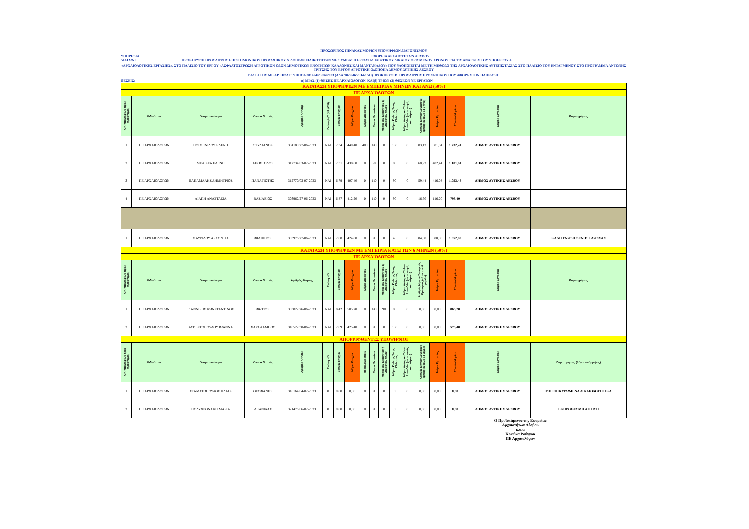ΠΡΟΣΩΡΙΝΟΣ ΠΙΝΑΚΑΣ ΜΟΡΙΩΝ ΥΠΟΨΗΦΙΩΝ ΔΙΑΓΩΝΙΣΜΟΥ
ΥΠΗΡΕΣΙΑ: ΕΦΟΡΕΙΑ ΑΡΧΑΙΟΤΗΤΩΝ ΛΕΣΒΟΥ
ΔΙΑΓΩΝΙ ΠΡΟΚΗΡΥΞΗ ΠΡΟΣΛΗΨΗΣ ΕΠΙΣΤΗΜΟΝΙΚΟΥ ΠΡΟΣΩΠΙΚΟΥ & ΛΟΙΠΩΝ ΕΙΔΙΚΟΤΗΤΩΝ ΜΕ ΣΥΜΒΑΣΗ ΕΡΓΑΣΙΑΣ ΙΔΙΩΤΙΚΟΥ ΔΙΚΑΙΟΥ ΟΡΙΣΜΕΝΟΥ ΧΡΟΝΟΥ ΓΙΑ ΤΙΣ ΑΝΑΓΚΕΣ ΤΟΥ ΥΠΟΕΡΓΟΥ 4:
«ΑΡΧΑΙΟΛΟΓΙΚΕΣ ΕΡΓΑΣΙΕΣ», ΣΤΟ ΠΛΑΙΣΙΟ ΤΟΥ ΕΡΓΟΥ «ΑΣΦΑΛΤΟΣΤΡΩΣΗ ΑΓΡΟΤΙΚΩΝ ΟΔΩΝ ΔΗΜΟΤΙΚΩΝ ΕΝΟΤΗΤΩΝ ΚΑΛΛΟΝΗΣ ΚΑΙ ΜΑΝΤΑΜΑΔΟΥ» ΠΟΥ ΥΛΟΠΟΙΕΙΤΑΙ ΜΕ ΤΗ ΜΕΘΟΔΟ ΤΗΣ ΑΡΧΑΙΟΛΟΓΙΚΗΣ ΑΥΤΕΠΙΣΤΑΣΙΑΣ ΣΤΟ ΠΛΑΙΣΙΟ ΤΟΥ ΕΝΤΑΓΜΕΝΟΥ ΣΤΟ ΠΡΟΓΡΑΜΜΑ ΑΝΤΩΝΗΣ ΤΡΙΤΣΗΣ ΤΟΥ ΕΡΓΟΥ ΑΓΡΟΤΙΚΗ ΟΔΟΠΟΙΙΑ ΔΗΜΟΥ ΔΥΤΙΚΗΣ ΛΕΣΒΟΥ
ΒΑΣΕΙ ΤΗΣ ΜΕ ΑΡ. ΠΡΩΤ.: ΥΠΠΟΑ 301454/23/06/2023 (ΑΔΑ:902Ψ4653Π4-1ΔΠ) ΠΡΟΚΗΡΥΞΗΣ ΠΡΟΣΛΗΨΗΣ ΠΡΟΣΩΠΙΚΟΥ ΠΟΥ ΑΦΟΡΑ ΣΤΗΝ ΠΛΗΡΩΣΗ:
ΘΕΣΕΙΣ: α) ΜΙΑΣ (1) ΘΕΣΗΣ ΠΕ ΑΡΧΑΙΟΛΟΓΩΝ, ΚΑΙ β) ΤΡΙΩΝ (3) ΘΕΣΕΩΝ ΥΕ ΕΡΓΑΤΩΝ
| ΚΑΤΑΤΑΞΗ ΥΠΟΨΗΦΙΩΝ ΜΕ ΕΜΠΕΙΡΙΑ 6 ΜΗΝΩΝ ΚΑΙ ΑΝΩ (50%) | | | | | | | | | | | | | | | | | |
| ΠΕ ΑΡΧΑΙΟΛΟΓΩΝ | | | | | | | | | | | | | | | | | |
| Α/Α Υποψηφίων προς πρόσληψη | Ειδικότητα | Ονοματεπώνυμο | Ονομα Πατρός | Αριθμός Αίτησης | Γνώση Η/Υ (ΝΑΙ/ΟΧΙ) | Βαθμός Πτυχίου | Μόρια Πτυχίου | Μόρια Διδακ/κου | Μόρια Μεταπ/κου | Μόρια 2ου Μεταπ/κου ή Διδακ/κου τίτλου | Μόρια Γνώσης Ξένης Γλώσσας | Μόρια Δεύτερου Τίτλου Σπουδών (σε συναφές αντικείμενο) | Αριθμός Μηνών Συναφούς εμπειρίας (έως 84 μήνες) | Μόρια Εμπειρίας | Σύνολο Μορίων | Χώρος Εργασίας | Παρατηρήσεις |
| 1 | ΠΕ ΑΡΧΑΙΟΛΟΓΩΝ | ΠΟΙΜΕΝΙΔΟΥ ΕΛΕΝΗ | ΣΤΥΛΙΑΝΟΣ | 304180/27-06-2023 | ΝΑΙ | 7,34 | 440,40 | 400 | 180 | 0 | 130 | 0 | 83,12 | 581,84 | 1.732,24 | ΔΗΜΟΣ ΔΥΤΙΚΗΣ ΛΕΣΒΟΥ | |
| 2 | ΠΕ ΑΡΧΑΙΟΛΟΓΩΝ | ΜΕΛΙΣΣΑ ΕΛΕΝΗ | ΑΠΟΣΤΟΛΟΣ | 312734/03-07-2023 | ΝΑΙ | 7,31 | 438,60 | 0 | 90 | 0 | 90 | 0 | 68,92 | 482,44 | 1.101,04 | ΔΗΜΟΣ ΔΥΤΙΚΗΣ ΛΕΣΒΟΥ | |
| 3 | ΠΕ ΑΡΧΑΙΟΛΟΓΩΝ | ΠΑΠΑΜΑΛΗΣ ΔΗΜΗΤΡΙΟΣ | ΠΑΝΑΓΙΩΤΗΣ | 312770/03-07-2023 | ΝΑΙ | 6,79 | 407,40 | 0 | 180 | 0 | 90 | 0 | 59,44 | 416,08 | 1.093,48 | ΔΗΜΟΣ ΔΥΤΙΚΗΣ ΛΕΣΒΟΥ | |
| 4 | ΠΕ ΑΡΧΑΙΟΛΟΓΩΝ | ΛΙΑΠΗ ΑΝΑΣΤΑΣΙΑ | ΒΑΣΙΛΕΙΟΣ | 303962/27-06-2023 | ΝΑΙ | 6,87 | 412,20 | 0 | 180 | 0 | 90 | 0 | 16,60 | 116,20 | 798,40 | ΔΗΜΟΣ ΔΥΤΙΚΗΣ ΛΕΣΒΟΥ | |
| 1 | ΠΕ ΑΡΧΑΙΟΛΟΓΩΝ | ΜΑΥΡΙΔΟΥ ΑΡΧΟΝΤΙΑ | ΦΙΛΙΠΠΟΣ | 303976/27-06-2023 | ΝΑΙ | 7,08 | 424,80 | 0 | 0 | 0 | 40 | 0 | 84,00 | 588,00 | 1.052,80 | ΔΗΜΟΣ ΔΥΤΙΚΗΣ ΛΕΣΒΟΥ | ΚΑΛΗ ΓΝΩΣΗ ΞΕΝΗΣ ΓΛΩΣΣΑΣ |
| ΚΑΤΑΤΑΞΗ ΥΠΟΨΗΦΙΩΝ ΜΕ ΕΜΠΕΙΡΙΑ ΚΑΤΩ ΤΩΝ 6 ΜΗΝΩΝ (50%) | | | | | | | | | | | | | | | | | |
| ΠΕ ΑΡΧΑΙΟΛΟΓΩΝ | | | | | | | | | | | | | | | | | |
| Α/Α Υποψηφίων προς πρόσληψη | Ειδικότητα | Ονοματεπώνυμο | Ονομα Πατρός | Αριθμός Αίτησης | Γνώση Η/Υ | Βαθμός Πτυχίου | Μόρια Πτυχίου | Μόρια Διδακ/κου | Μόρια Μεταπ/κου | Μόρια 2ου Μεταπ/κου ή Διδακ/κου τίτλου | Μόρια Γνώσης Ξένης Γλώσσας | Μόρια Δεύτερου Τίτλου Σπουδών (σε συναφές αντικείμενο) | Αριθμός Μηνών Συναφούς Εμπειρίας (κάτω των 6 μηνών) | Μόρια Εμπειρίας | Σύνολο Μορίων | Χώρος Εργασίας | Παρατηρήσεις |
| 1 | ΠΕ ΑΡΧΑΙΟΛΟΓΩΝ | ΓΙΑΝΝΙΡΗΣ ΚΩΝΣΤΑΝΤΙΝΟΣ | ΦΩΤΙΟΣ | 303827/26-06-2023 | ΝΑΙ | 8,42 | 505,20 | 0 | 180 | 90 | 90 | 0 | 0,00 | 0,00 | 865,20 | ΔΗΜΟΣ ΔΥΤΙΚΗΣ ΛΕΣΒΟΥ | |
| 2 | ΠΕ ΑΡΧΑΙΟΛΟΓΩΝ | ΑΣΒΕΣΤΟΠΟΥΛΟΥ ΙΩΑΝΝΑ | ΧΑΡΑΛΑΜΠΟΣ | 310527/30-06-2023 | ΝΑΙ | 7,09 | 425,40 | 0 | 0 | 0 | 150 | 0 | 0,00 | 0,00 | 575,40 | ΔΗΜΟΣ ΔΥΤΙΚΗΣ ΛΕΣΒΟΥ | |
| ΑΠΟΡΡΙΦΘΕΝΤΕΣ ΥΠΟΨΗΦΙΟΙ | | | | | | | | | | | | | | | | | |
| Α/Α Υποψηφίων προς πρόσληψη | Ειδικότητα | Ονοματεπώνυμο | Ονομα Πατρός | Αριθμός Αίτησης | Γνώση Η/Υ | Βαθμός Πτυχίου | Μόρια Πτυχίου | Μόρια Διδακτικού | Μόρια Μεταπ/κου | Μόρια 2ου Μεταπ/κου ή Διδακ/κου τίτλου | Μόρια Γνώσης Ξένης Γλώσσας | Μόρια Δεύτερου Τίτλου Σπουδών (σε συναφές αντικείμενο) | Αριθμός Μηνών Συναφούς εμπειρίας (έως 84 μήνες) | Μόρια Εμπειρίας | Σύνολο Μορίων | Χώρος Εργασίας | Παρατηρήσεις (Λόγοι απόρριψης) |
| 1 | ΠΕ ΑΡΧΑΙΟΛΟΓΩΝ | ΣΤΑΜΑΤΟΠΟΥΛΟΣ ΗΛΙΑΣ | ΘΕΟΦΑΝΗΣ | 316164/04-07-2023 | 0 | 0,00 | 0,00 | 0 | 0 | 0 | 0 | 0 | 0,00 | 0,00 | 0,00 | ΔΗΜΟΣ ΔΥΤΙΚΗΣ ΛΕΣΒΟΥ | ΜΗ ΕΠΙΚΥΡΩΜΕΝΑ ΔΙΚΑΙΟΛΟΓΗΤΙΚΑ |
| 2 | ΠΕ ΑΡΧΑΙΟΛΟΓΩΝ | ΠΟΛΥΧΡΟΝΑΚΗ ΜΑΡΙΑ | ΛΕΩΝΙΔΑΣ | 321476/06-07-2023 | 0 | 0,00 | 0,00 | 0 | 0 | 0 | 0 | 0 | 0,00 | 0,00 | 0,00 | ΔΗΜΟΣ ΔΥΤΙΚΗΣ ΛΕΣΒΟΥ | ΕΚΠΡΟΘΕΣΜΗ ΑΙΤΗΣΗ |
Ο Προϊστάμενος της Εφορείας
Αρχαιοτήτων Λέσβου
κ.α.α
Κοκώνα Ρούγγου
ΠΕ Αρχαιολόγων